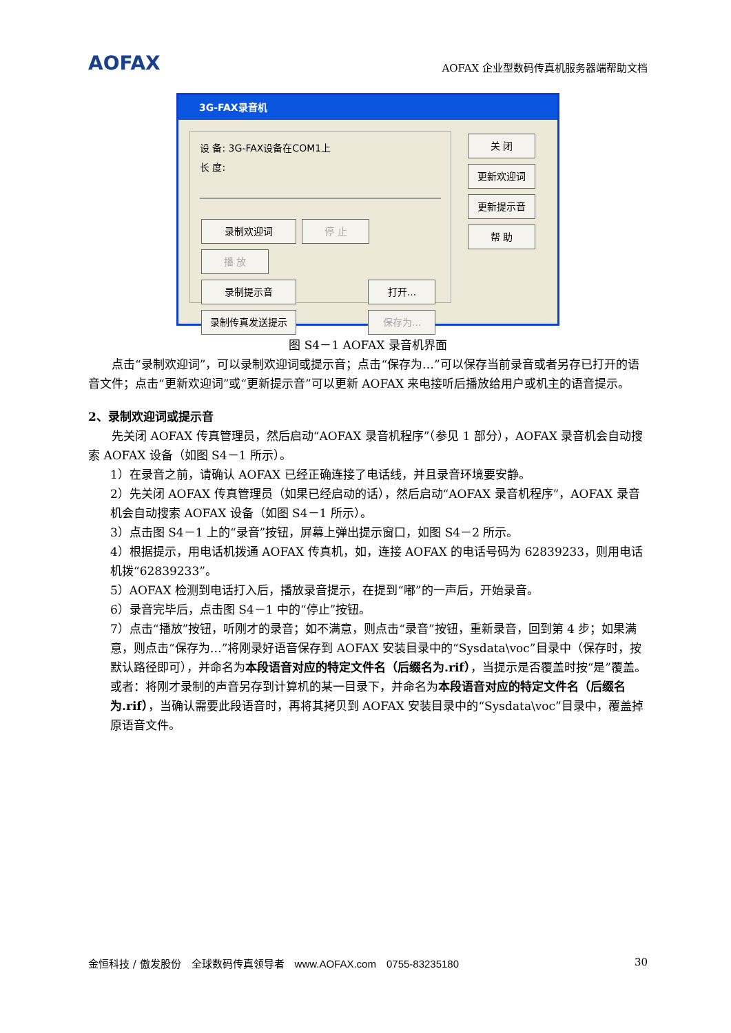AOFAX
AOFAX 企业型数码传真机服务器端帮助文档
3G-FAX录音机
设 备: 3G-FAX设备在COM1上
长 度:
录制欢迎词 停 止 播 放
录制提示音 打开...
录制传真发送提示 保存为...
关 闭
更新欢迎词
更新提示音
帮 助
图 S4－1 AOFAX 录音机界面
点击“录制欢迎词”，可以录制欢迎词或提示音；点击“保存为…”可以保存当前录音或者另存已打开的语音文件；点击“更新欢迎词”或“更新提示音”可以更新 AOFAX 来电接听后播放给用户或机主的语音提示。
2、录制欢迎词或提示音
先关闭 AOFAX 传真管理员，然后启动“AOFAX 录音机程序”（参见 1 部分），AOFAX 录音机会自动搜索 AOFAX 设备（如图 S4－1 所示）。
1）在录音之前，请确认 AOFAX 已经正确连接了电话线，并且录音环境要安静。
2）先关闭 AOFAX 传真管理员（如果已经启动的话），然后启动“AOFAX 录音机程序”，AOFAX 录音机会自动搜索 AOFAX 设备（如图 S4－1 所示）。
3）点击图 S4－1 上的“录音”按钮，屏幕上弹出提示窗口，如图 S4－2 所示。
4）根据提示，用电话机拨通 AOFAX 传真机，如，连接 AOFAX 的电话号码为 62839233，则用电话机拨“62839233”。
5）AOFAX 检测到电话打入后，播放录音提示，在提到“嘟”的一声后，开始录音。
6）录音完毕后，点击图 S4－1 中的“停止”按钮。
7）点击“播放”按钮，听刚才的录音；如不满意，则点击“录音”按钮，重新录音，回到第 4 步；如果满意，则点击“保存为…”将刚录好语音保存到 AOFAX 安装目录中的“Sysdata\voc”目录中（保存时，按默认路径即可），并命名为本段语音对应的特定文件名（后缀名为.rif），当提示是否覆盖时按“是”覆盖。或者：将刚才录制的声音另存到计算机的某一目录下，并命名为本段语音对应的特定文件名（后缀名为.rif），当确认需要此段语音时，再将其拷贝到 AOFAX 安装目录中的“Sysdata\voc”目录中，覆盖掉原语音文件。
金恒科技 / 傲发股份　全球数码传真领导者　www.AOFAX.com　0755-83235180 30